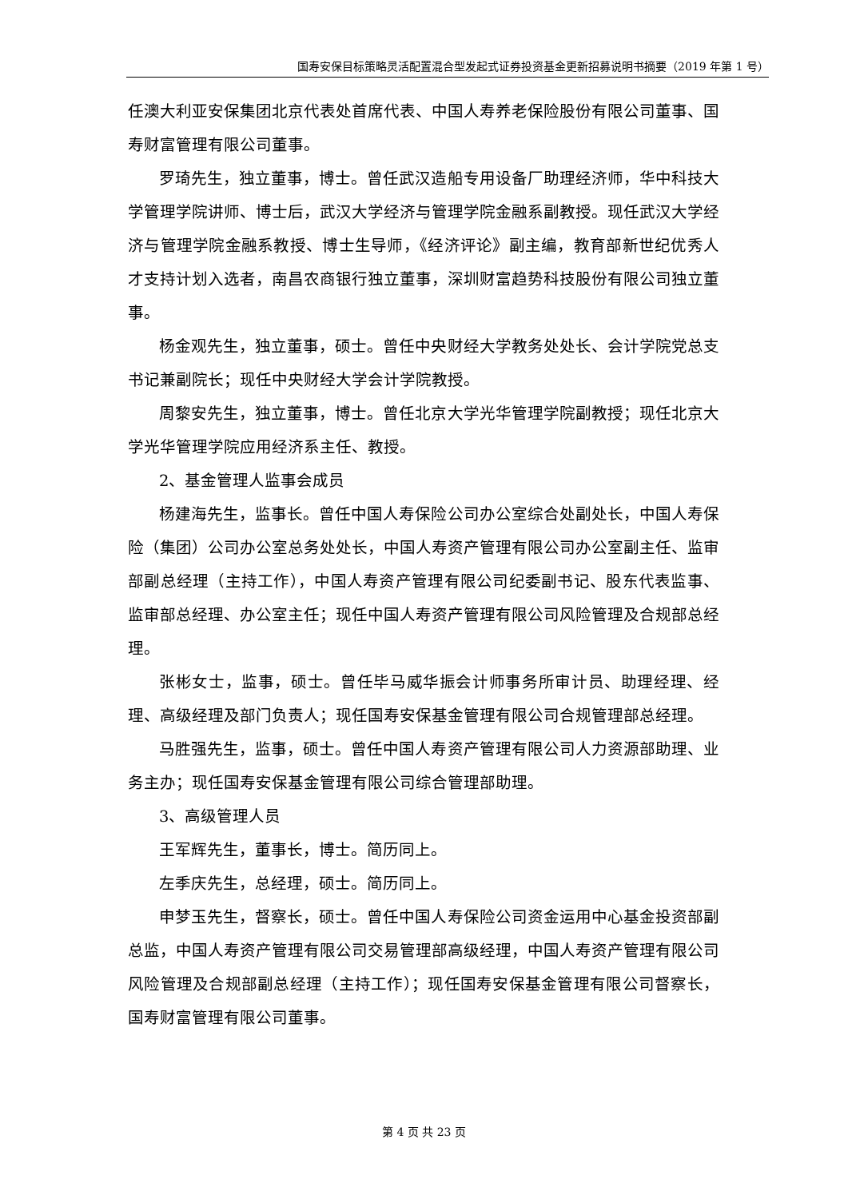国寿安保目标策略灵活配置混合型发起式证券投资基金更新招募说明书摘要（2019 年第 1 号）
任澳大利亚安保集团北京代表处首席代表、中国人寿养老保险股份有限公司董事、国寿财富管理有限公司董事。
罗琦先生，独立董事，博士。曾任武汉造船专用设备厂助理经济师，华中科技大学管理学院讲师、博士后，武汉大学经济与管理学院金融系副教授。现任武汉大学经济与管理学院金融系教授、博士生导师，《经济评论》副主编，教育部新世纪优秀人才支持计划入选者，南昌农商银行独立董事，深圳财富趋势科技股份有限公司独立董事。
杨金观先生，独立董事，硕士。曾任中央财经大学教务处处长、会计学院党总支书记兼副院长；现任中央财经大学会计学院教授。
周黎安先生，独立董事，博士。曾任北京大学光华管理学院副教授；现任北京大学光华管理学院应用经济系主任、教授。
2、基金管理人监事会成员
杨建海先生，监事长。曾任中国人寿保险公司办公室综合处副处长，中国人寿保险（集团）公司办公室总务处处长，中国人寿资产管理有限公司办公室副主任、监审部副总经理（主持工作），中国人寿资产管理有限公司纪委副书记、股东代表监事、监审部总经理、办公室主任；现任中国人寿资产管理有限公司风险管理及合规部总经理。
张彬女士，监事，硕士。曾任毕马威华振会计师事务所审计员、助理经理、经理、高级经理及部门负责人；现任国寿安保基金管理有限公司合规管理部总经理。
马胜强先生，监事，硕士。曾任中国人寿资产管理有限公司人力资源部助理、业务主办；现任国寿安保基金管理有限公司综合管理部助理。
3、高级管理人员
王军辉先生，董事长，博士。简历同上。
左季庆先生，总经理，硕士。简历同上。
申梦玉先生，督察长，硕士。曾任中国人寿保险公司资金运用中心基金投资部副总监，中国人寿资产管理有限公司交易管理部高级经理，中国人寿资产管理有限公司风险管理及合规部副总经理（主持工作）；现任国寿安保基金管理有限公司督察长，国寿财富管理有限公司董事。
第 4 页 共 23 页